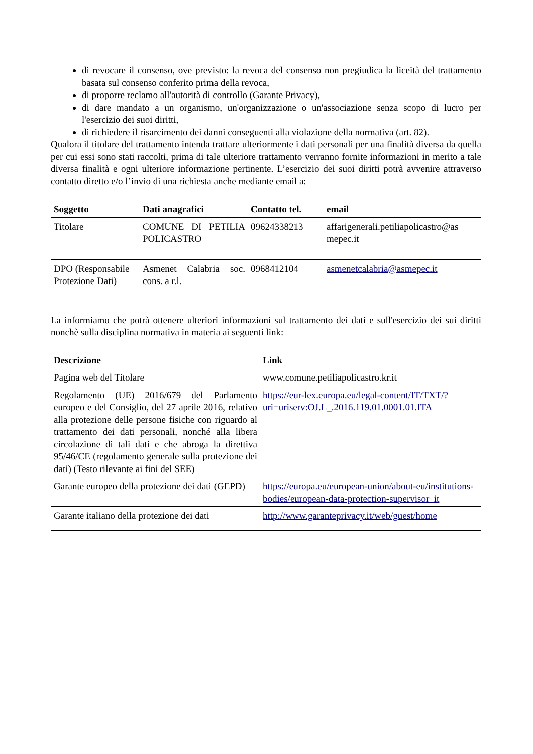di revocare il consenso, ove previsto: la revoca del consenso non pregiudica la liceità del trattamento basata sul consenso conferito prima della revoca,
di proporre reclamo all'autorità di controllo (Garante Privacy),
di dare mandato a un organismo, un'organizzazione o un'associazione senza scopo di lucro per l'esercizio dei suoi diritti,
di richiedere il risarcimento dei danni conseguenti alla violazione della normativa (art. 82).
Qualora il titolare del trattamento intenda trattare ulteriormente i dati personali per una finalità diversa da quella per cui essi sono stati raccolti, prima di tale ulteriore trattamento verranno fornite informazioni in merito a tale diversa finalità e ogni ulteriore informazione pertinente. L’esercizio dei suoi diritti potrà avvenire attraverso contatto diretto e/o l’invio di una richiesta anche mediante email a:
| Soggetto | Dati anagrafici | Contatto tel. | email |
| --- | --- | --- | --- |
| Titolare | COMUNE DI PETILIA POLICASTRO | 09624338213 | affarigenerali.petiliapolicastro@as mepec.it |
| DPO (Responsabile Protezione Dati) | Asmenet Calabria soc. cons. a r.l. | 0968412104 | asmenetcalabria@asmepec.it |
La informiamo che potrà ottenere ulteriori informazioni sul trattamento dei dati e sull'esercizio dei sui diritti nonchè sulla disciplina normativa in materia ai seguenti link:
| Descrizione | Link |
| --- | --- |
| Pagina web del Titolare | www.comune.petiliapolicastro.kr.it |
| Regolamento (UE) 2016/679 del Parlamento europeo e del Consiglio, del 27 aprile 2016, relativo alla protezione delle persone fisiche con riguardo al trattamento dei dati personali, nonché alla libera circolazione di tali dati e che abroga la direttiva 95/46/CE (regolamento generale sulla protezione dei dati) (Testo rilevante ai fini del SEE) | https://eur-lex.europa.eu/legal-content/IT/TXT/?uri=uriserv:OJ.L_.2016.119.01.0001.01.ITA |
| Garante europeo della protezione dei dati (GEPD) | https://europa.eu/european-union/about-eu/institutions-bodies/european-data-protection-supervisor_it |
| Garante italiano della protezione dei dati | http://www.garanteprivacy.it/web/guest/home |